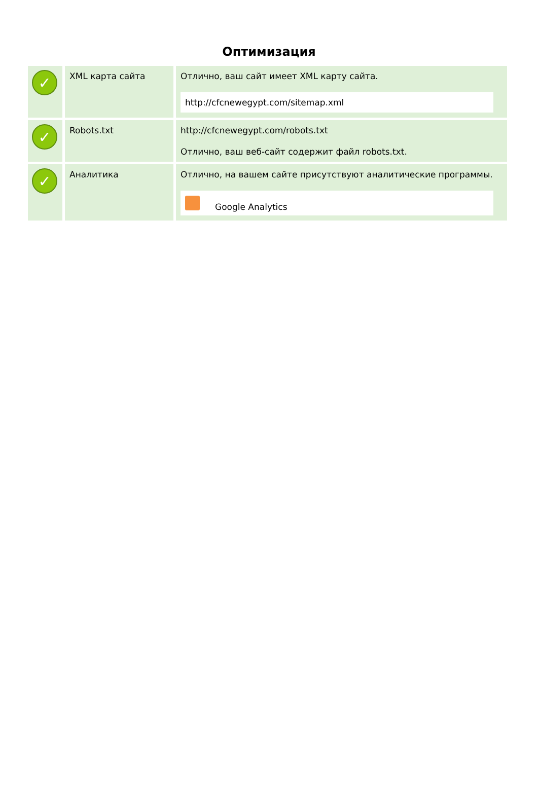Оптимизация
| ✓ | XML карта сайта | Отлично, ваш сайт имеет XML карту сайта. http://cfcnewegypt.com/sitemap.xml |
| ✓ | Robots.txt | http://cfcnewegypt.com/robots.txt Отлично, ваш веб-сайт содержит файл robots.txt. |
| ✓ | Аналитика | Отлично, на вашем сайте присутствуют аналитические программы. Google Analytics |